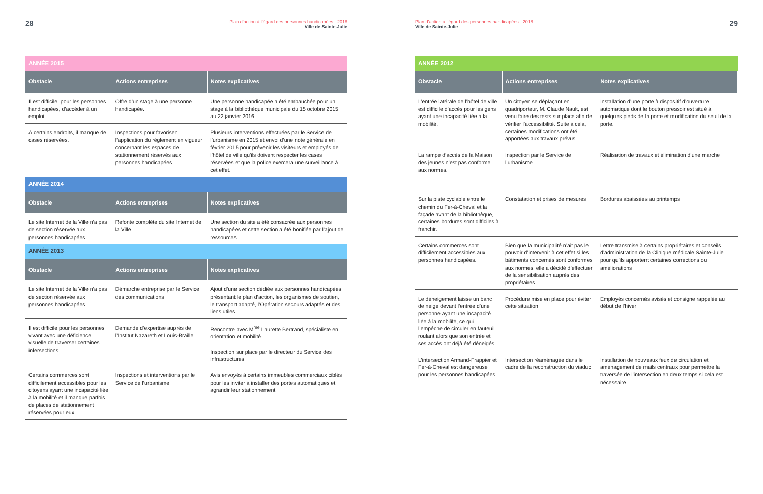28
Plan d’action à l’égard des personnes handicapées - 2018
Ville de Sainte-Julie
| ANNÉE 2015 | | |
| --- | --- | --- |
| Obstacle | Actions entreprises | Notes explicatives |
| Il est difficile, pour les personnes handicapées, d’accéder à un emploi. | Offre d’un stage à une personne handicapée. | Une personne handicapée a été embauchée pour un stage à la bibliothèque municipale du 15 octobre 2015 au 22 janvier 2016. |
| À certains endroits, il manque de cases réservées. | Inspections pour favoriser l’application du règlement en vigueur concernant les espaces de stationnement réservés aux personnes handicapées. | Plusieurs interventions effectuées par le Service de l’urbanisme en 2015 et envoi d’une note générale en février 2015 pour prévenir les visiteurs et employés de l’hôtel de ville qu’ils doivent respecter les cases réservées et que la police exercera une surveillance à cet effet. |
| ANNÉE 2014 | | |
| Obstacle | Actions entreprises | Notes explicatives |
| Le site Internet de la Ville n’a pas de section réservée aux personnes handicapées. | Refonte complète du site Internet de la Ville. | Une section du site a été consacrée aux personnes handicapées et cette section a été bonifiée par l’ajout de ressources. |
| ANNÉE 2013 | | |
| Obstacle | Actions entreprises | Notes explicatives |
| Le site Internet de la Ville n’a pas de section réservée aux personnes handicapées. | Démarche entreprise par le Service des communications | Ajout d’une section dédiée aux personnes handicapées présentant le plan d’action, les organismes de soutien, le transport adapté, l’Opération secours adaptés et des liens utiles |
| Il est difficile pour les personnes vivant avec une déficience visuelle de traverser certaines intersections. | Demande d’expertise auprès de l’Institut Nazareth et Louis-Braille | Rencontre avec M<sup>me</sup> Laurette Bertrand, spécialiste en orientation et mobilité Inspection sur place par le directeur du Service des infrastructures |
| Certains commerces sont difficilement accessibles pour les citoyens ayant une incapacité liée à la mobilité et il manque parfois de places de stationnement réservées pour eux. | Inspections et interventions par le Service de l’urbanisme | Avis envoyés à certains immeubles commerciaux ciblés pour les inviter à installer des portes automatiques et agrandir leur stationnement |
Plan d’action à l’égard des personnes handicapées - 2018
Ville de Sainte-Julie
29
| ANNÉE 2012 | | |
| --- | --- | --- |
| Obstacle | Actions entreprises | Notes explicatives |
| L’entrée latérale de l’hôtel de ville est difficile d’accès pour les gens ayant une incapacité liée à la mobilité. | Un citoyen se déplaçant en quadriporteur, M. Claude Nault, est venu faire des tests sur place afin de vérifier l’accessibilité. Suite à cela, certaines modifications ont été apportées aux travaux prévus. | Installation d’une porte à dispositif d’ouverture automatique dont le bouton pressoir est situé à quelques pieds de la porte et modification du seuil de la porte. |
| La rampe d’accès de la Maison des jeunes n’est pas conforme aux normes. | Inspection par le Service de l’urbanisme | Réalisation de travaux et élimination d’une marche |
| Sur la piste cyclable entre le chemin du Fer-à-Cheval et la façade avant de la bibliothèque, certaines bordures sont difficiles à franchir. | Constatation et prises de mesures | Bordures abaissées au printemps |
| Certains commerces sont difficilement accessibles aux personnes handicapées. | Bien que la municipalité n’ait pas le pouvoir d’intervenir à cet effet si les bâtiments concernés sont conformes aux normes, elle a décidé d’effectuer de la sensibilisation auprès des propriétaires. | Lettre transmise à certains propriétaires et conseils d’administration de la Clinique médicale Sainte-Julie pour qu’ils apportent certaines corrections ou améliorations |
| Le déneigement laisse un banc de neige devant l’entrée d’une personne ayant une incapacité liée à la mobilité, ce qui l’empêche de circuler en fauteuil roulant alors que son entrée et ses accès ont déjà été déneigés. | Procédure mise en place pour éviter cette situation | Employés concernés avisés et consigne rappelée au début de l’hiver |
| L’intersection Armand-Frappier et Fer-à-Cheval est dangereuse pour les personnes handicapées. | Intersection réaménagée dans le cadre de la reconstruction du viaduc | Installation de nouveaux feux de circulation et aménagement de mails centraux pour permettre la traversée de l’intersection en deux temps si cela est nécessaire. |